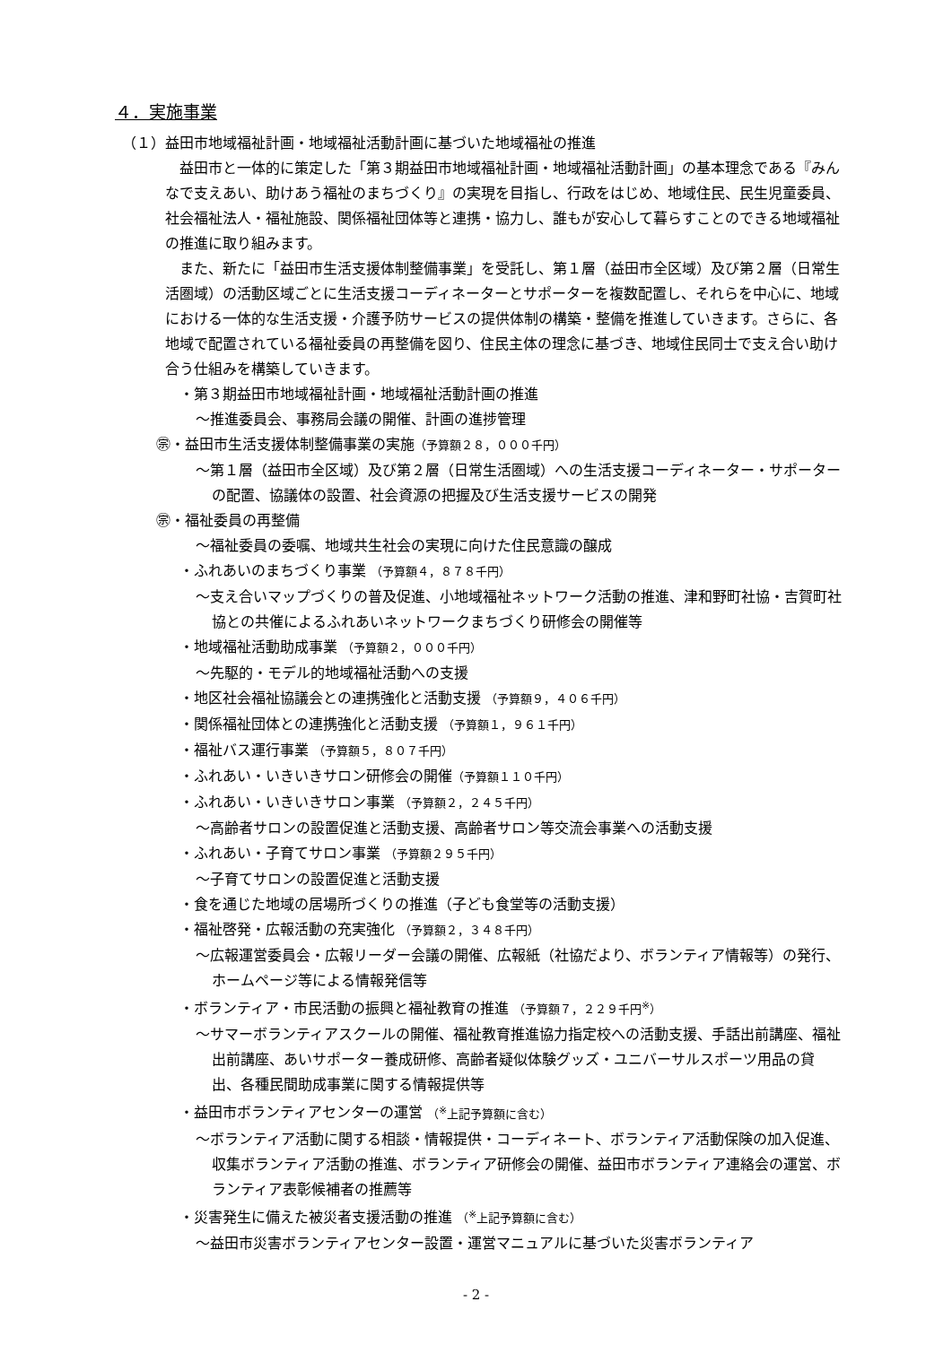４．実施事業
（１）益田市地域福祉計画・地域福祉活動計画に基づいた地域福祉の推進
益田市と一体的に策定した「第３期益田市地域福祉計画・地域福祉活動計画」の基本理念である『みんなで支えあい、助けあう福祉のまちづくり』の実現を目指し、行政をはじめ、地域住民、民生児童委員、社会福祉法人・福祉施設、関係福祉団体等と連携・協力し、誰もが安心して暮らすことのできる地域福祉の推進に取り組みます。
また、新たに「益田市生活支援体制整備事業」を受託し、第１層（益田市全区域）及び第２層（日常生活圏域）の活動区域ごとに生活支援コーディネーターとサポーターを複数配置し、それらを中心に、地域における一体的な生活支援・介護予防サービスの提供体制の構築・整備を推進していきます。さらに、各地域で配置されている福祉委員の再整備を図り、住民主体の理念に基づき、地域住民同士で支え合い助け合う仕組みを構築していきます。
・第３期益田市地域福祉計画・地域福祉活動計画の推進
～推進委員会、事務局会議の開催、計画の進捗管理
㊪・益田市生活支援体制整備事業の実施（予算額２８，０００千円）
～第１層（益田市全区域）及び第２層（日常生活圏域）への生活支援コーディネーター・サポーターの配置、協議体の設置、社会資源の把握及び生活支援サービスの開発
㊪・福祉委員の再整備
～福祉委員の委嘱、地域共生社会の実現に向けた住民意識の醸成
・ふれあいのまちづくり事業 （予算額４，８７８千円）
～支え合いマップづくりの普及促進、小地域福祉ネットワーク活動の推進、津和野町社協・吉賀町社協との共催によるふれあいネットワークまちづくり研修会の開催等
・地域福祉活動助成事業 （予算額２，０００千円）
～先駆的・モデル的地域福祉活動への支援
・地区社会福祉協議会との連携強化と活動支援 （予算額９，４０６千円）
・関係福祉団体との連携強化と活動支援 （予算額１，９６１千円）
・福祉バス運行事業 （予算額５，８０７千円）
・ふれあい・いきいきサロン研修会の開催（予算額１１０千円）
・ふれあい・いきいきサロン事業 （予算額２，２４５千円）
～高齢者サロンの設置促進と活動支援、高齢者サロン等交流会事業への活動支援
・ふれあい・子育てサロン事業 （予算額２９５千円）
～子育てサロンの設置促進と活動支援
・食を通じた地域の居場所づくりの推進（子ども食堂等の活動支援）
・福祉啓発・広報活動の充実強化 （予算額２，３４８千円）
～広報運営委員会・広報リーダー会議の開催、広報紙（社協だより、ボランティア情報等）の発行、ホームページ等による情報発信等
・ボランティア・市民活動の振興と福祉教育の推進 （予算額７，２２９千円<sup>※</sup>）
～サマーボランティアスクールの開催、福祉教育推進協力指定校への活動支援、手話出前講座、福祉出前講座、あいサポーター養成研修、高齢者疑似体験グッズ・ユニバーサルスポーツ用品の貸出、各種民間助成事業に関する情報提供等
・益田市ボランティアセンターの運営 （<sup>※</sup>上記予算額に含む）
～ボランティア活動に関する相談・情報提供・コーディネート、ボランティア活動保険の加入促進、収集ボランティア活動の推進、ボランティア研修会の開催、益田市ボランティア連絡会の運営、ボランティア表彰候補者の推薦等
・災害発生に備えた被災者支援活動の推進 （<sup>※</sup>上記予算額に含む）
～益田市災害ボランティアセンター設置・運営マニュアルに基づいた災害ボランティア
- 2 -